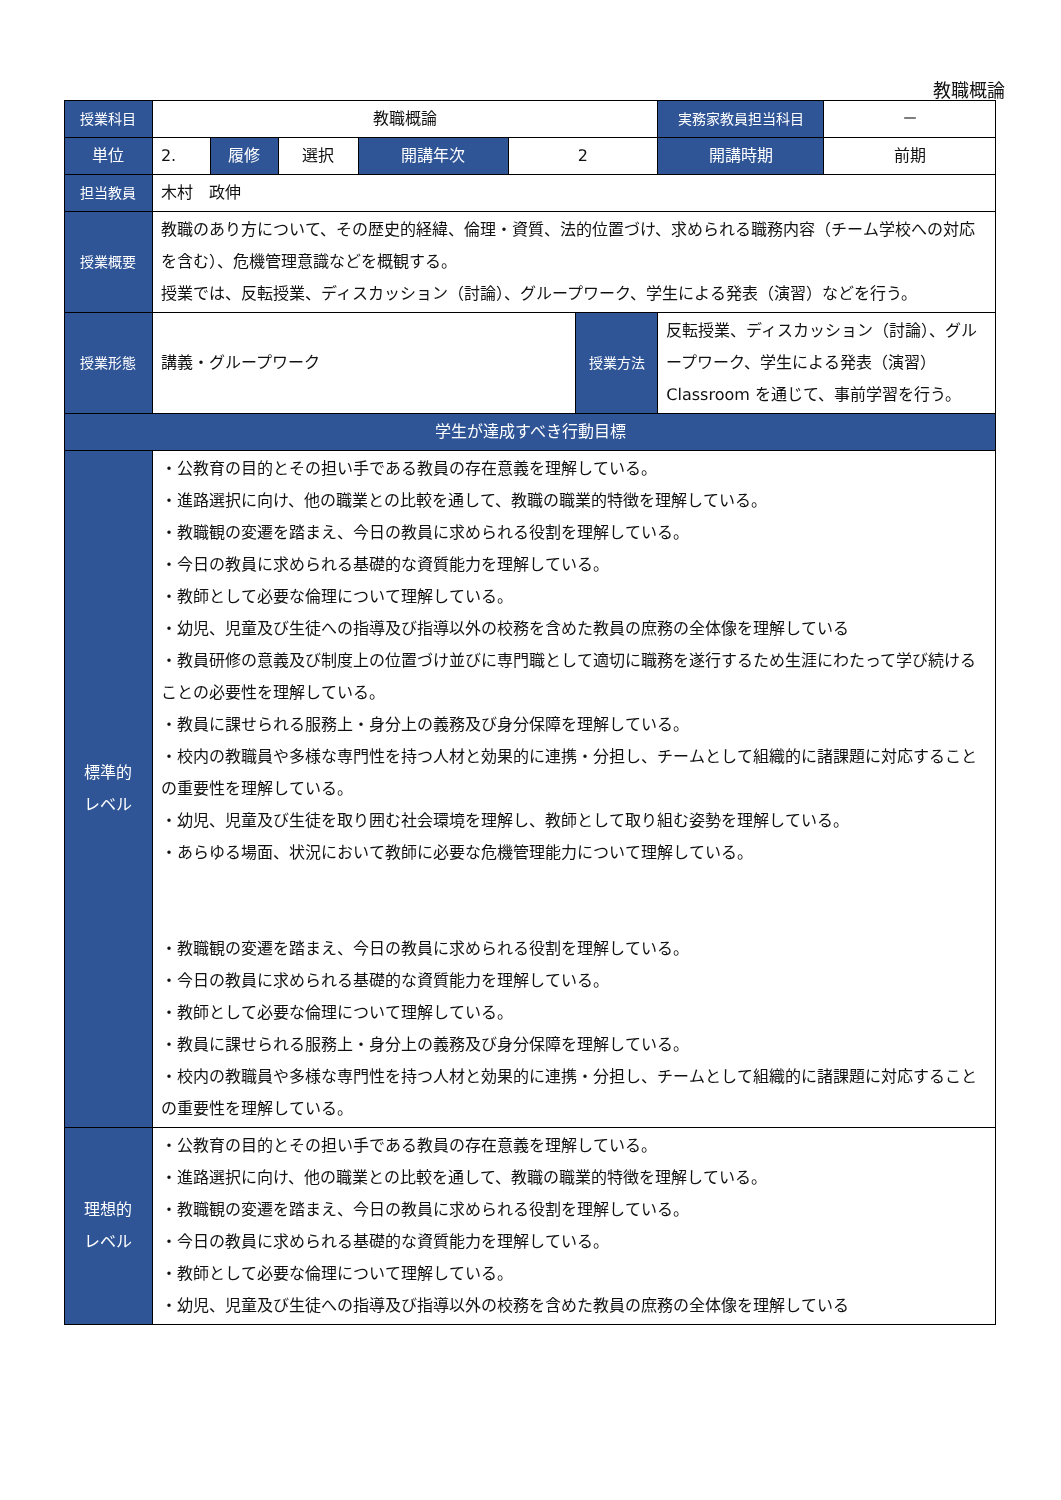教職概論
| 授業科目 | 教職概論 | | | | | | 実務家教員担当科目 | － |
| 単位 | 2. | 履修 | 選択 | 開講年次 | 2 | | 開講時期 | 前期 |
| 担当教員 | 木村 政伸 | | | | | | | |
| 授業概要 | 教職のあり方について、その歴史的経緯、倫理・資質、法的位置づけ、求められる職務内容（チーム学校への対応を含む）、危機管理意識などを概観する。 授業では、反転授業、ディスカッション（討論）、グループワーク、学生による発表（演習）などを行う。 | | | | | | | |
| 授業形態 | 講義・グループワーク | | | | | 授業方法 | 反転授業、ディスカッション（討論）、グループワーク、学生による発表（演習） Classroom を通じて、事前学習を行う。 | |
| 学生が達成すべき行動目標 | | | | | | | | |
| 標準的 レベル | ・公教育の目的とその担い手である教員の存在意義を理解している。 ・進路選択に向け、他の職業との比較を通して、教職の職業的特徴を理解している。 ・教職観の変遷を踏まえ、今日の教員に求められる役割を理解している。 ・今日の教員に求められる基礎的な資質能力を理解している。 ・教師として必要な倫理について理解している。 ・幼児、児童及び生徒への指導及び指導以外の校務を含めた教員の庶務の全体像を理解している ・教員研修の意義及び制度上の位置づけ並びに専門職として適切に職務を遂行するため生涯にわたって学び続けることの必要性を理解している。 ・教員に課せられる服務上・身分上の義務及び身分保障を理解している。 ・校内の教職員や多様な専門性を持つ人材と効果的に連携・分担し、チームとして組織的に諸課題に対応することの重要性を理解している。 ・幼児、児童及び生徒を取り囲む社会環境を理解し、教師として取り組む姿勢を理解している。 ・あらゆる場面、状況において教師に必要な危機管理能力について理解している。 ・教職観の変遷を踏まえ、今日の教員に求められる役割を理解している。 ・今日の教員に求められる基礎的な資質能力を理解している。 ・教師として必要な倫理について理解している。 ・教員に課せられる服務上・身分上の義務及び身分保障を理解している。 ・校内の教職員や多様な専門性を持つ人材と効果的に連携・分担し、チームとして組織的に諸課題に対応することの重要性を理解している。 | | | | | | | |
| 理想的 レベル | ・公教育の目的とその担い手である教員の存在意義を理解している。 ・進路選択に向け、他の職業との比較を通して、教職の職業的特徴を理解している。 ・教職観の変遷を踏まえ、今日の教員に求められる役割を理解している。 ・今日の教員に求められる基礎的な資質能力を理解している。 ・教師として必要な倫理について理解している。 ・幼児、児童及び生徒への指導及び指導以外の校務を含めた教員の庶務の全体像を理解している | | | | | | | |